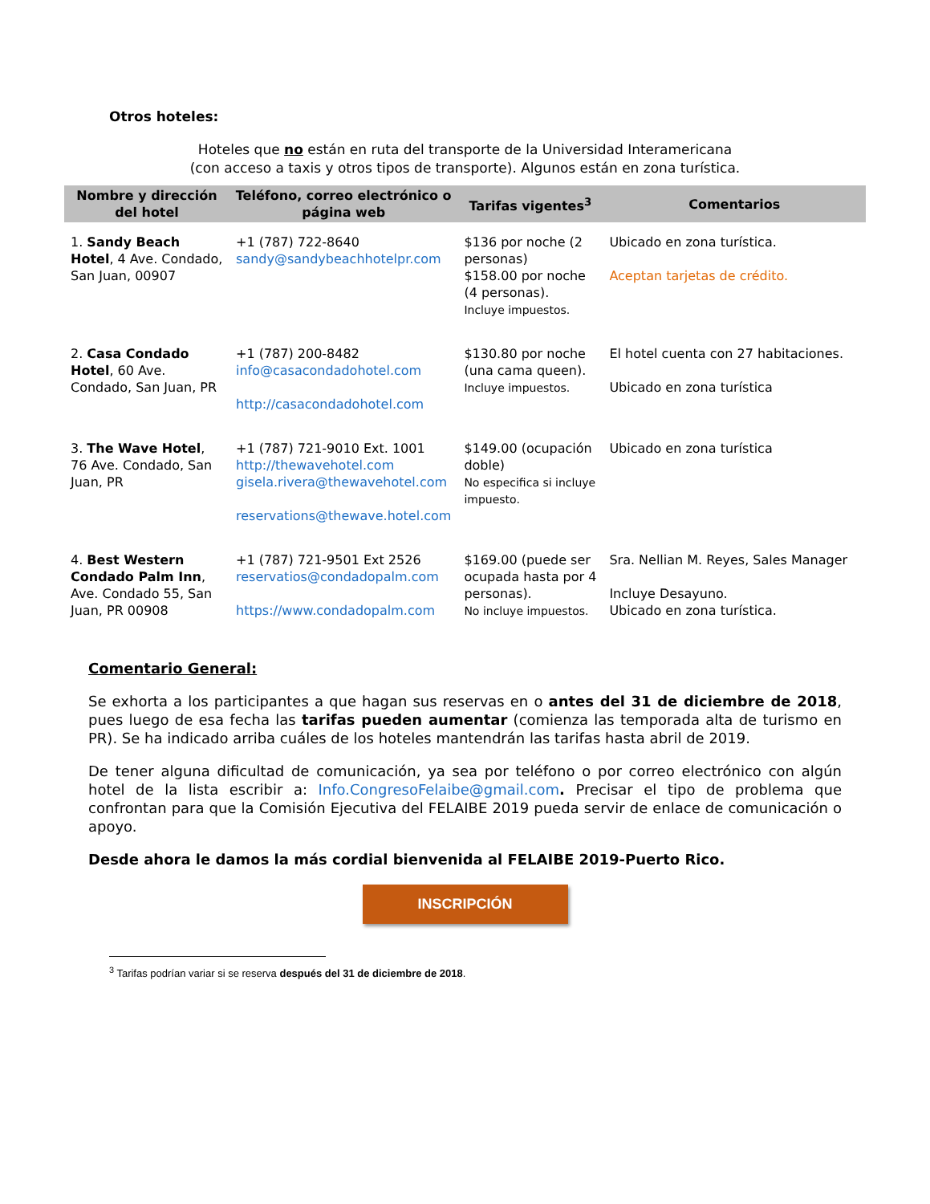Otros hoteles:
Hoteles que no están en ruta del transporte de la Universidad Interamericana
(con acceso a taxis y otros tipos de transporte). Algunos están en zona turística.
| Nombre y dirección del hotel | Teléfono, correo electrónico o página web | Tarifas vigentes<sup>3</sup> | Comentarios |
| --- | --- | --- | --- |
| 1. Sandy Beach Hotel , 4 Ave. Condado, San Juan, 00907 | +1 (787) 722-8640 sandy@sandybeachhotelpr.com | $136 por noche (2 personas) $158.00 por noche (4 personas). Incluye impuestos. | Ubicado en zona turística. Aceptan tarjetas de crédito. |
| 2. Casa Condado Hotel , 60 Ave. Condado, San Juan, PR | +1 (787) 200-8482 info@casacondadohotel.com http://casacondadohotel.com | $130.80 por noche (una cama queen). Incluye impuestos. | El hotel cuenta con 27 habitaciones. Ubicado en zona turística |
| 3. The Wave Hotel , 76 Ave. Condado, San Juan, PR | +1 (787) 721-9010 Ext. 1001 http://thewavehotel.com gisela.rivera@thewavehotel.com reservations@thewave.hotel.com | $149.00 (ocupación doble) No especifica si incluye impuesto. | Ubicado en zona turística |
| 4. Best Western Condado Palm Inn , Ave. Condado 55, San Juan, PR 00908 | +1 (787) 721-9501 Ext 2526 reservatios@condadopalm.com https://www.condadopalm.com | $169.00 (puede ser ocupada hasta por 4 personas). No incluye impuestos. | Sra. Nellian M. Reyes, Sales Manager Incluye Desayuno. Ubicado en zona turística. |
Comentario General:
Se exhorta a los participantes a que hagan sus reservas en o antes del 31 de diciembre de 2018, pues luego de esa fecha las tarifas pueden aumentar (comienza las temporada alta de turismo en PR). Se ha indicado arriba cuáles de los hoteles mantendrán las tarifas hasta abril de 2019.
De tener alguna dificultad de comunicación, ya sea por teléfono o por correo electrónico con algún hotel de la lista escribir a: Info.CongresoFelaibe@gmail.com. Precisar el tipo de problema que confrontan para que la Comisión Ejecutiva del FELAIBE 2019 pueda servir de enlace de comunicación o apoyo.
Desde ahora le damos la más cordial bienvenida al FELAIBE 2019-Puerto Rico.
INSCRIPCIÓN
<sup>3</sup> Tarifas podrían variar si se reserva después del 31 de diciembre de 2018.